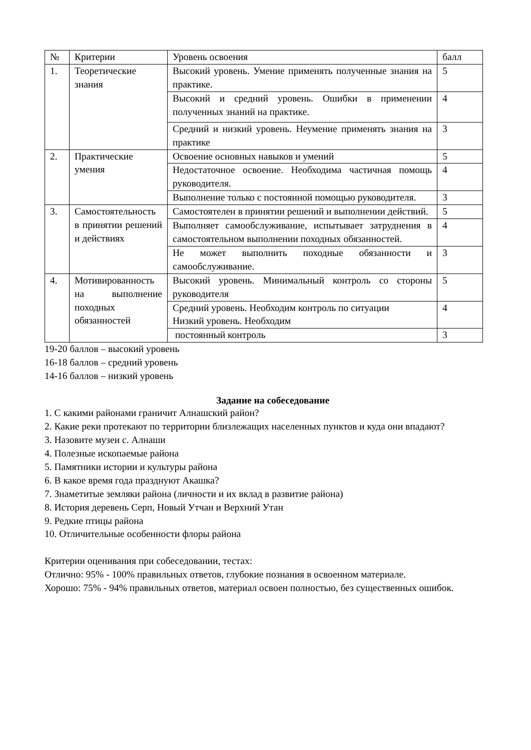| № | Критерии | Уровень освоения | балл |
| --- | --- | --- | --- |
| 1. | Теоретические знания | Высокий уровень. Умение применять полученные знания на практике. | 5 |
| | | Высокий и средний уровень. Ошибки в применении полученных знаний на практике. | 4 |
| | | Средний и низкий уровень. Неумение применять знания на практике | 3 |
| 2. | Практические умения | Освоение основных навыков и умений | 5 |
| | | Недостаточное освоение. Необходима частичная помощь руководителя. | 4 |
| | | Выполнение только с постоянной помощью руководителя. | 3 |
| 3. | Самостоятельность в принятии решений и действиях | Самостоятелен в принятии решений и выполнении действий. | 5 |
| | | Выполняет самообслуживание, испытывает затруднения в самостоятельном выполнении походных обязанностей. | 4 |
| | | Не может выполнить походные обязанности и самообслуживание. | 3 |
| 4. | Мотивированность на выполнение походных обязанностей | Высокий уровень. Минимальный контроль со стороны руководителя | 5 |
| | | Средний уровень. Необходим контроль по ситуации Низкий уровень. Необходим | 4 |
| | | постоянный контроль | 3 |
19-20 баллов – высокий уровень
16-18 баллов – средний уровень
14-16 баллов – низкий уровень
Задание на собеседование
1. С какими районами граничит Алнашский район?
2. Какие реки протекают по территории близлежащих населенных пунктов и куда они впадают?
3. Назовите музеи с. Алнаши
4. Полезные ископаемые района
5. Памятники истории и культуры района
6. В какое время года празднуют Акашка?
7. Знаметитые земляки района (личности и их вклад в развитие района)
8. История деревень Серп, Новый Утчан и Верхний Утан
9. Редкие птицы района
10. Отличительные особенности флоры района
Критерии оценивания при собеседовании, тестах:
Отлично: 95% - 100% правильных ответов, глубокие познания в освоенном материале.
Хорошо: 75% - 94% правильных ответов, материал освоен полностью, без существенных ошибок.